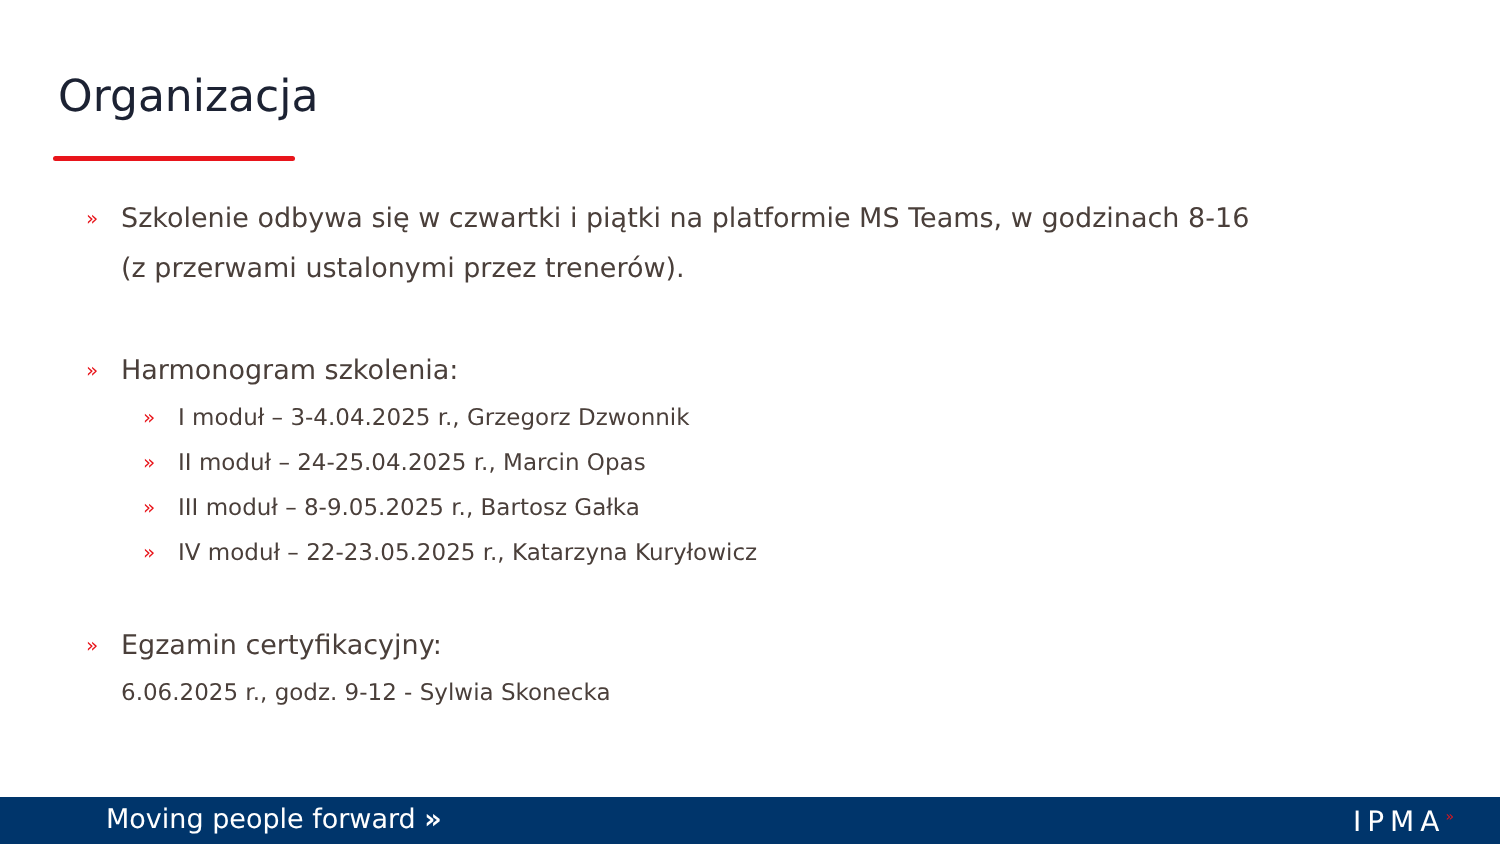Organizacja
» Szkolenie odbywa się w czwartki i piątki na platformie MS Teams, w godzinach 8-16
(z przerwami ustalonymi przez trenerów).
» Harmonogram szkolenia:
» I moduł – 3-4.04.2025 r., Grzegorz Dzwonnik
» II moduł – 24-25.04.2025 r., Marcin Opas
» III moduł – 8-9.05.2025 r., Bartosz Gałka
» IV moduł – 22-23.05.2025 r., Katarzyna Kuryłowicz
» Egzamin certyfikacyjny:
6.06.2025 r., godz. 9-12 - Sylwia Skonecka
Moving people forward » IPMA<sup>»</sup>